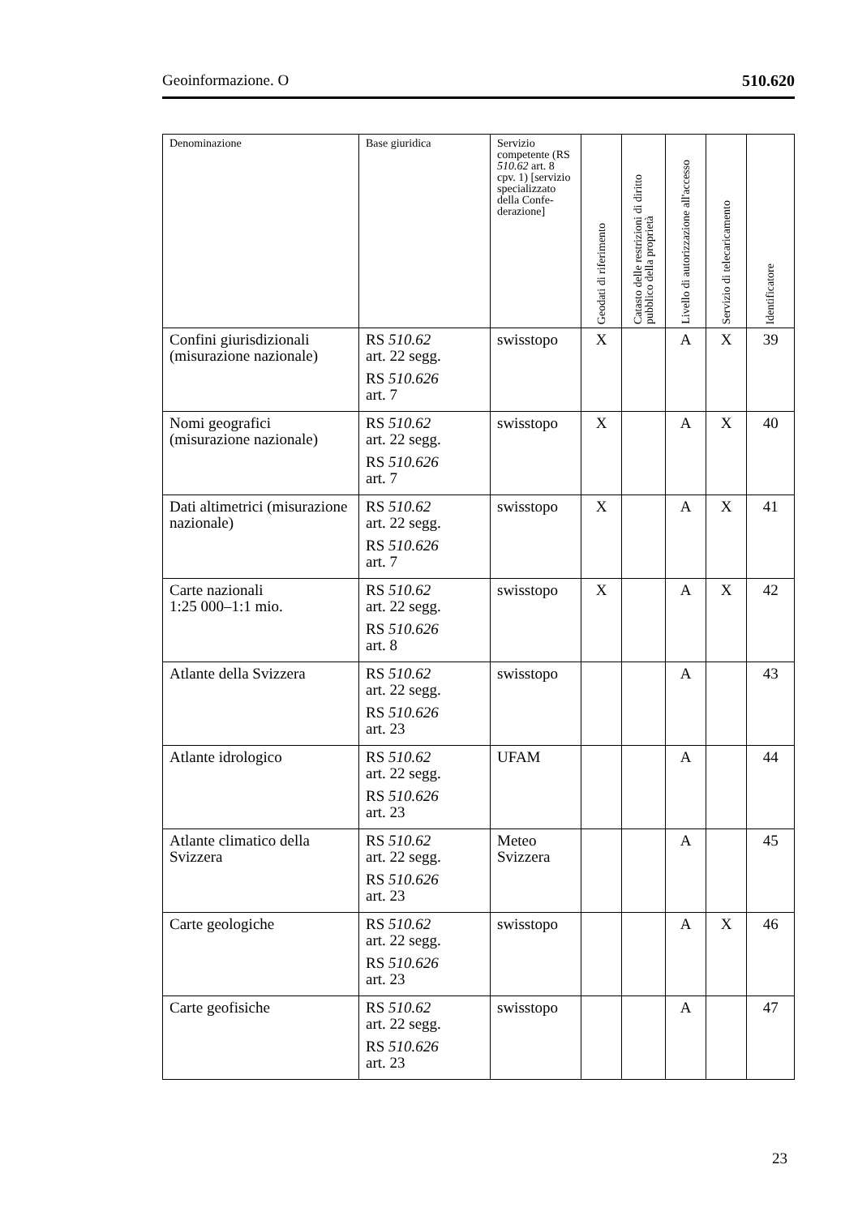Geoinformazione. O 510.620
| Denominazione | Base giuridica | Servizio competente (RS 510.62 art. 8 cpv. 1) [servizio specializzato della Confe-derazione] | Geodati di riferimento | Catasto delle restrizioni di diritto pubblico della proprietà | Livello di autorizzazione all'accesso | Servizio di telecaricamento | Identificatore |
| --- | --- | --- | --- | --- | --- | --- | --- |
| Confini giurisdizionali (misurazione nazionale) | RS 510.62 art. 22 segg. RS 510.626 art. 7 | swisstopo | X | | A | X | 39 |
| Nomi geografici (misurazione nazionale) | RS 510.62 art. 22 segg. RS 510.626 art. 7 | swisstopo | X | | A | X | 40 |
| Dati altimetrici (misurazione nazionale) | RS 510.62 art. 22 segg. RS 510.626 art. 7 | swisstopo | X | | A | X | 41 |
| Carte nazionali 1:25 000–1:1 mio. | RS 510.62 art. 22 segg. RS 510.626 art. 8 | swisstopo | X | | A | X | 42 |
| Atlante della Svizzera | RS 510.62 art. 22 segg. RS 510.626 art. 23 | swisstopo | | | A | | 43 |
| Atlante idrologico | RS 510.62 art. 22 segg. RS 510.626 art. 23 | UFAM | | | A | | 44 |
| Atlante climatico della Svizzera | RS 510.62 art. 22 segg. RS 510.626 art. 23 | Meteo Svizzera | | | A | | 45 |
| Carte geologiche | RS 510.62 art. 22 segg. RS 510.626 art. 23 | swisstopo | | | A | X | 46 |
| Carte geofisiche | RS 510.62 art. 22 segg. RS 510.626 art. 23 | swisstopo | | | A | | 47 |
23